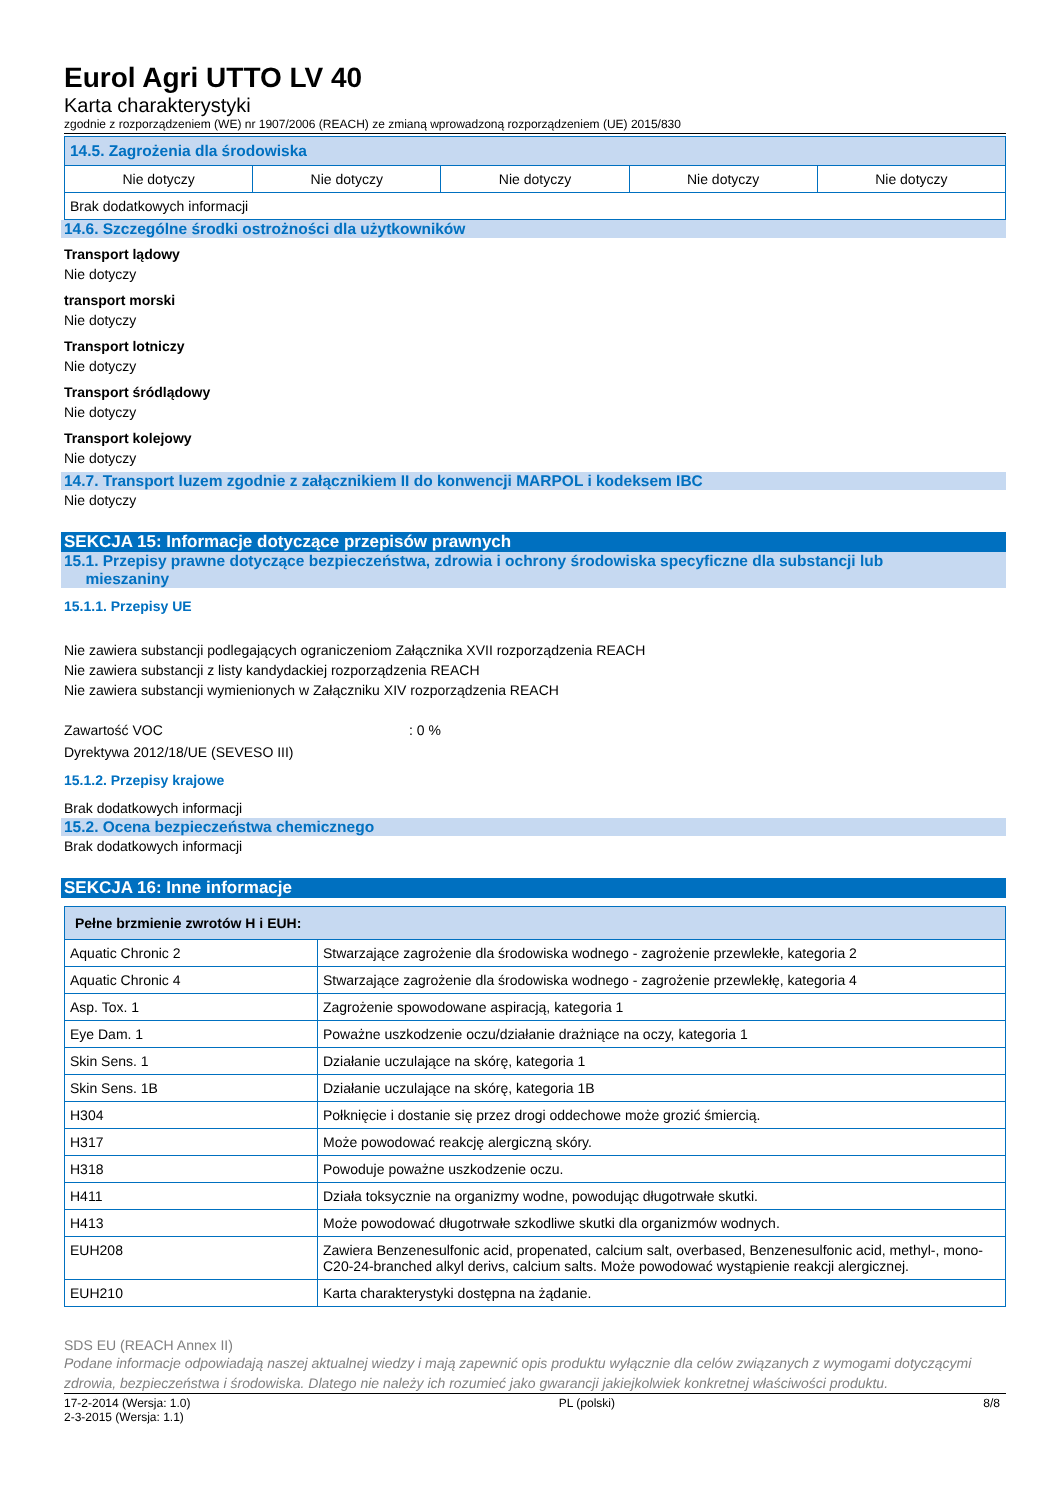Eurol Agri UTTO LV 40
Karta charakterystyki
zgodnie z rozporządzeniem (WE) nr 1907/2006 (REACH) ze zmianą wprowadzoną rozporządzeniem (UE) 2015/830
| 14.5. Zagrożenia dla środowiska | | | | |
| --- | --- | --- | --- | --- |
| Nie dotyczy | Nie dotyczy | Nie dotyczy | Nie dotyczy | Nie dotyczy |
| Brak dodatkowych informacji | | | | |
14.6. Szczególne środki ostrożności dla użytkowników
Transport lądowy
Nie dotyczy
transport morski
Nie dotyczy
Transport lotniczy
Nie dotyczy
Transport śródlądowy
Nie dotyczy
Transport kolejowy
Nie dotyczy
14.7. Transport luzem zgodnie z załącznikiem II do konwencji MARPOL i kodeksem IBC
Nie dotyczy
SEKCJA 15: Informacje dotyczące przepisów prawnych
15.1. Przepisy prawne dotyczące bezpieczeństwa, zdrowia i ochrony środowiska specyficzne dla substancji lub
mieszaniny
15.1.1. Przepisy UE
Nie zawiera substancji podlegających ograniczeniom Załącznika XVII rozporządzenia REACH
Nie zawiera substancji z listy kandydackiej rozporządzenia REACH
Nie zawiera substancji wymienionych w Załączniku XIV rozporządzenia REACH
Zawartość VOC: 0 %
Dyrektywa 2012/18/UE (SEVESO III)
15.1.2. Przepisy krajowe
Brak dodatkowych informacji
15.2. Ocena bezpieczeństwa chemicznego
Brak dodatkowych informacji
SEKCJA 16: Inne informacje
| Pełne brzmienie zwrotów H i EUH: | |
| --- | --- |
| Aquatic Chronic 2 | Stwarzające zagrożenie dla środowiska wodnego - zagrożenie przewlekłe, kategoria 2 |
| Aquatic Chronic 4 | Stwarzające zagrożenie dla środowiska wodnego - zagrożenie przewlekłę, kategoria 4 |
| Asp. Tox. 1 | Zagrożenie spowodowane aspiracją, kategoria 1 |
| Eye Dam. 1 | Poważne uszkodzenie oczu/działanie drażniące na oczy, kategoria 1 |
| Skin Sens. 1 | Działanie uczulające na skórę, kategoria 1 |
| Skin Sens. 1B | Działanie uczulające na skórę, kategoria 1B |
| H304 | Połknięcie i dostanie się przez drogi oddechowe może grozić śmiercią. |
| H317 | Może powodować reakcję alergiczną skóry. |
| H318 | Powoduje poważne uszkodzenie oczu. |
| H411 | Działa toksycznie na organizmy wodne, powodując długotrwałe skutki. |
| H413 | Może powodować długotrwałe szkodliwe skutki dla organizmów wodnych. |
| EUH208 | Zawiera Benzenesulfonic acid, propenated, calcium salt, overbased, Benzenesulfonic acid, methyl-, mono-C20-24-branched alkyl derivs, calcium salts. Może powodować wystąpienie reakcji alergicznej. |
| EUH210 | Karta charakterystyki dostępna na żądanie. |
SDS EU (REACH Annex II)
Podane informacje odpowiadają naszej aktualnej wiedzy i mają zapewnić opis produktu wyłącznie dla celów związanych z wymogami dotyczącymi zdrowia, bezpieczeństwa i środowiska. Dlatego nie należy ich rozumieć jako gwarancji jakiejkolwiek konkretnej właściwości produktu.
17-2-2014 (Wersja: 1.0)
2-3-2015 (Wersja: 1.1) PL (polski) 8/8